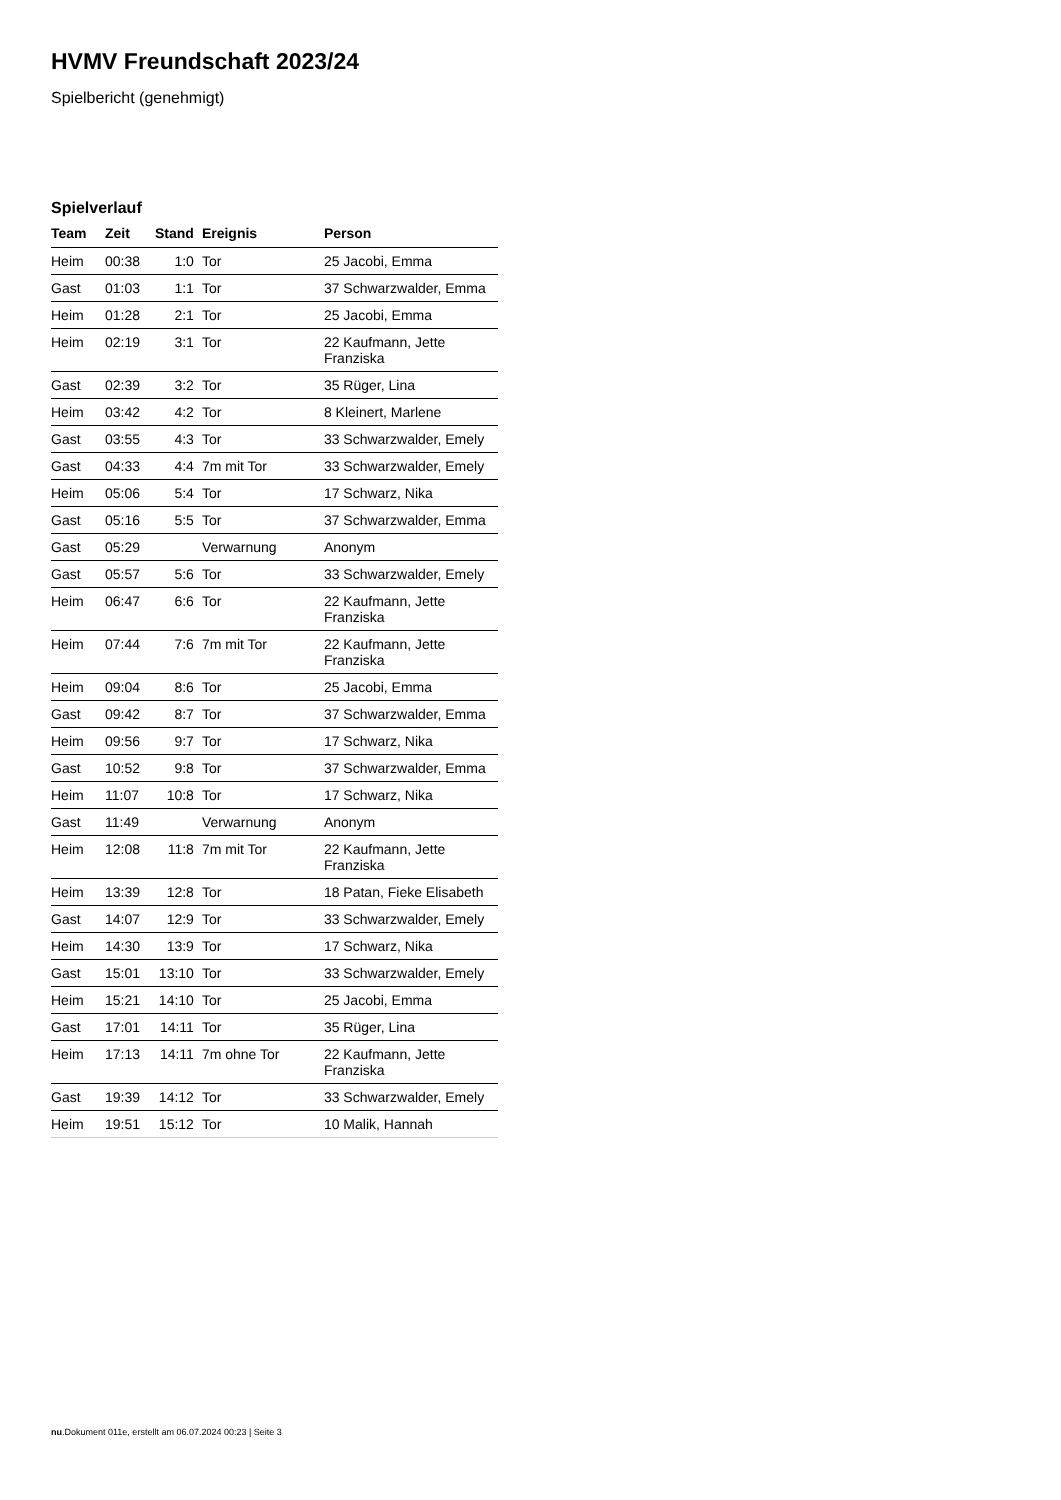HVMV Freundschaft 2023/24
Spielbericht (genehmigt)
Spielverlauf
| Team | Zeit | Stand | Ereignis | Person |
| --- | --- | --- | --- | --- |
| Heim | 00:38 | 1:0 | Tor | 25 Jacobi, Emma |
| Gast | 01:03 | 1:1 | Tor | 37 Schwarzwalder, Emma |
| Heim | 01:28 | 2:1 | Tor | 25 Jacobi, Emma |
| Heim | 02:19 | 3:1 | Tor | 22 Kaufmann, Jette Franziska |
| Gast | 02:39 | 3:2 | Tor | 35 Rüger, Lina |
| Heim | 03:42 | 4:2 | Tor | 8 Kleinert, Marlene |
| Gast | 03:55 | 4:3 | Tor | 33 Schwarzwalder, Emely |
| Gast | 04:33 | 4:4 | 7m mit Tor | 33 Schwarzwalder, Emely |
| Heim | 05:06 | 5:4 | Tor | 17 Schwarz, Nika |
| Gast | 05:16 | 5:5 | Tor | 37 Schwarzwalder, Emma |
| Gast | 05:29 | | Verwarnung | Anonym |
| Gast | 05:57 | 5:6 | Tor | 33 Schwarzwalder, Emely |
| Heim | 06:47 | 6:6 | Tor | 22 Kaufmann, Jette Franziska |
| Heim | 07:44 | 7:6 | 7m mit Tor | 22 Kaufmann, Jette Franziska |
| Heim | 09:04 | 8:6 | Tor | 25 Jacobi, Emma |
| Gast | 09:42 | 8:7 | Tor | 37 Schwarzwalder, Emma |
| Heim | 09:56 | 9:7 | Tor | 17 Schwarz, Nika |
| Gast | 10:52 | 9:8 | Tor | 37 Schwarzwalder, Emma |
| Heim | 11:07 | 10:8 | Tor | 17 Schwarz, Nika |
| Gast | 11:49 | | Verwarnung | Anonym |
| Heim | 12:08 | 11:8 | 7m mit Tor | 22 Kaufmann, Jette Franziska |
| Heim | 13:39 | 12:8 | Tor | 18 Patan, Fieke Elisabeth |
| Gast | 14:07 | 12:9 | Tor | 33 Schwarzwalder, Emely |
| Heim | 14:30 | 13:9 | Tor | 17 Schwarz, Nika |
| Gast | 15:01 | 13:10 | Tor | 33 Schwarzwalder, Emely |
| Heim | 15:21 | 14:10 | Tor | 25 Jacobi, Emma |
| Gast | 17:01 | 14:11 | Tor | 35 Rüger, Lina |
| Heim | 17:13 | 14:11 | 7m ohne Tor | 22 Kaufmann, Jette Franziska |
| Gast | 19:39 | 14:12 | Tor | 33 Schwarzwalder, Emely |
| Heim | 19:51 | 15:12 | Tor | 10 Malik, Hannah |
nu.Dokument 011e, erstellt am 06.07.2024 00:23 | Seite 3